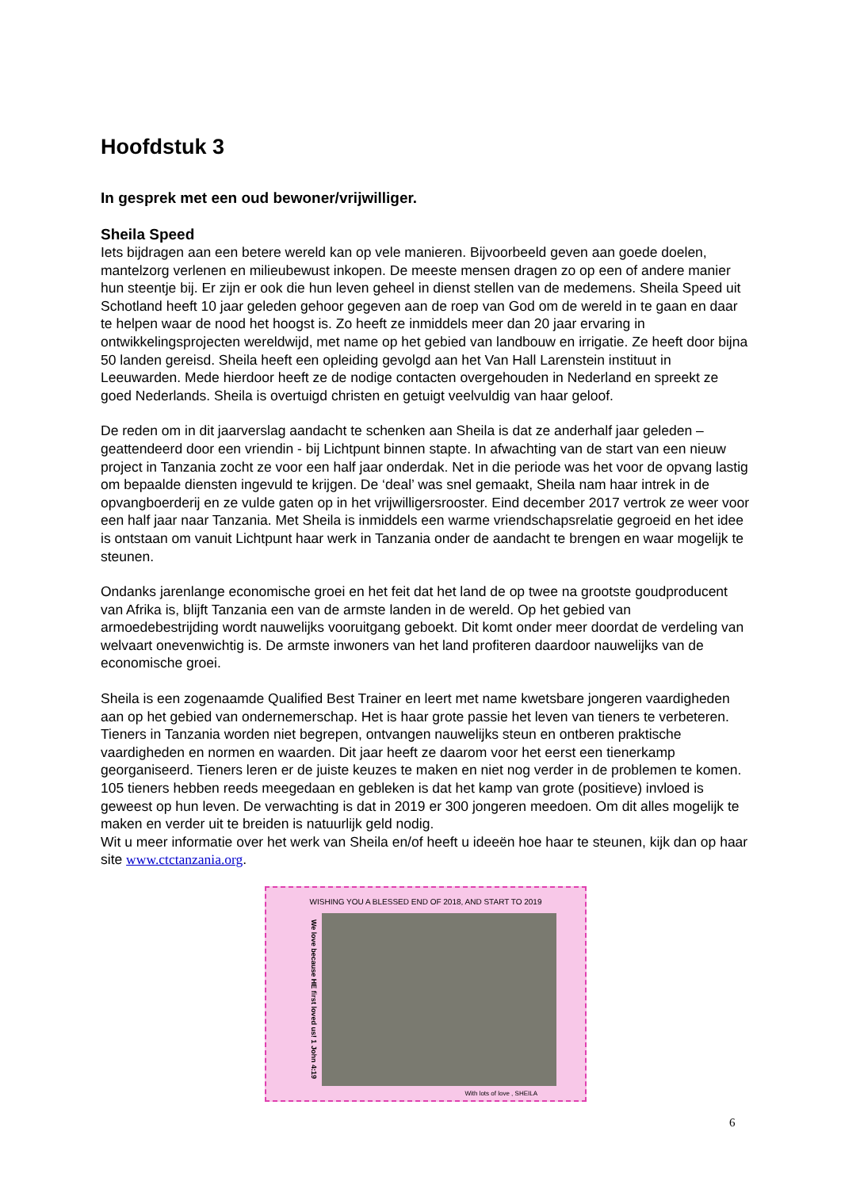Hoofdstuk 3
In gesprek met een oud bewoner/vrijwilliger.
Sheila Speed
Iets bijdragen aan een betere wereld kan op vele manieren. Bijvoorbeeld geven aan goede doelen, mantelzorg verlenen en milieubewust inkopen. De meeste mensen dragen zo op een of andere manier hun steentje bij. Er zijn er ook die hun leven geheel in dienst stellen van de medemens. Sheila Speed uit Schotland heeft 10 jaar geleden gehoor gegeven aan de roep van God om de wereld in te gaan en daar te helpen waar de nood het hoogst is. Zo heeft ze inmiddels meer dan 20 jaar ervaring in ontwikkelingsprojecten wereldwijd, met name op het gebied van landbouw en irrigatie. Ze heeft door bijna 50 landen gereisd. Sheila heeft een opleiding gevolgd aan het Van Hall Larenstein instituut in Leeuwarden. Mede hierdoor heeft ze de nodige contacten overgehouden in Nederland en spreekt ze goed Nederlands. Sheila is overtuigd christen en getuigt veelvuldig van haar geloof.
De reden om in dit jaarverslag aandacht te schenken aan Sheila is dat ze anderhalf jaar geleden – geattendeerd door een vriendin - bij Lichtpunt binnen stapte. In afwachting van de start van een nieuw project in Tanzania zocht ze voor een half jaar onderdak. Net in die periode was het voor de opvang lastig om bepaalde diensten ingevuld te krijgen. De ‘deal’ was snel gemaakt, Sheila nam haar intrek in de opvangboerderij en ze vulde gaten op in het vrijwilligersrooster. Eind december 2017 vertrok ze weer voor een half jaar naar Tanzania. Met Sheila is inmiddels een warme vriendschapsrelatie gegroeid en het idee is ontstaan om vanuit Lichtpunt haar werk in Tanzania onder de aandacht te brengen en waar mogelijk te steunen.
Ondanks jarenlange economische groei en het feit dat het land de op twee na grootste goudproducent van Afrika is, blijft Tanzania een van de armste landen in de wereld. Op het gebied van armoedebestrijding wordt nauwelijks vooruitgang geboekt. Dit komt onder meer doordat de verdeling van welvaart onevenwichtig is. De armste inwoners van het land profiteren daardoor nauwelijks van de economische groei.
Sheila is een zogenaamde Qualified Best Trainer en leert met name kwetsbare jongeren vaardigheden aan op het gebied van ondernemerschap. Het is haar grote passie het leven van tieners te verbeteren. Tieners in Tanzania worden niet begrepen, ontvangen nauwelijks steun en ontberen praktische vaardigheden en normen en waarden. Dit jaar heeft ze daarom voor het eerst een tienerkamp georganiseerd. Tieners leren er de juiste keuzes te maken en niet nog verder in de problemen te komen. 105 tieners hebben reeds meegedaan en gebleken is dat het kamp van grote (positieve) invloed is geweest op hun leven. De verwachting is dat in 2019 er 300 jongeren meedoen. Om dit alles mogelijk te maken en verder uit te breiden is natuurlijk geld nodig.
Wit u meer informatie over het werk van Sheila en/of heeft u ideeën hoe haar te steunen, kijk dan op haar site www.ctctanzania.org.
WISHING YOU A BLESSED END OF 2018, AND START TO 2019
We love because HE first loved us! 1 John 4:19
With lots of love , SHEILA
6